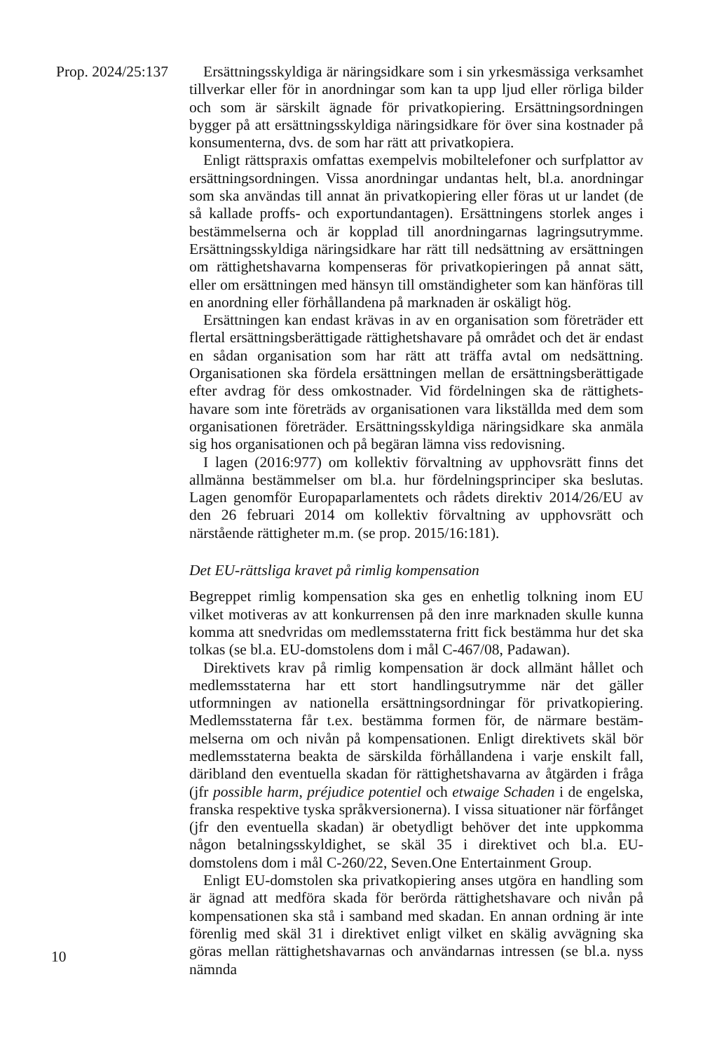Prop. 2024/25:137 Ersättningsskyldiga är näringsidkare som i sin yrkesmässiga verksamhet tillverkar eller för in anordningar som kan ta upp ljud eller rörliga bilder och som är särskilt ägnade för privatkopiering. Ersättningsordningen bygger på att ersättningsskyldiga näringsidkare för över sina kostnader på konsumenterna, dvs. de som har rätt att privatkopiera.
Enligt rättspraxis omfattas exempelvis mobiltelefoner och surfplattor av ersättningsordningen. Vissa anordningar undantas helt, bl.a. anordningar som ska användas till annat än privatkopiering eller föras ut ur landet (de så kallade proffs- och exportundantagen). Ersättningens storlek anges i bestämmelserna och är kopplad till anordningarnas lagringsutrymme. Ersättningsskyldiga näringsidkare har rätt till nedsättning av ersättningen om rättighetshavarna kompenseras för privatkopieringen på annat sätt, eller om ersättningen med hänsyn till omständigheter som kan hänföras till en anordning eller förhållandena på marknaden är oskäligt hög.
Ersättningen kan endast krävas in av en organisation som företräder ett flertal ersättningsberättigade rättighetshavare på området och det är endast en sådan organisation som har rätt att träffa avtal om nedsättning. Organisationen ska fördela ersättningen mellan de ersättningsberättigade efter avdrag för dess omkostnader. Vid fördelningen ska de rättighets­havare som inte företräds av organisationen vara likställda med dem som organisationen företräder. Ersättningsskyldiga näringsidkare ska anmäla sig hos organisationen och på begäran lämna viss redovisning.
I lagen (2016:977) om kollektiv förvaltning av upphovsrätt finns det allmänna bestämmelser om bl.a. hur fördelningsprinciper ska beslutas. Lagen genomför Europaparlamentets och rådets direktiv 2014/26/EU av den 26 februari 2014 om kollektiv förvaltning av upphovsrätt och närstående rättigheter m.m. (se prop. 2015/16:181).
Det EU-rättsliga kravet på rimlig kompensation
Begreppet rimlig kompensation ska ges en enhetlig tolkning inom EU vilket motiveras av att konkurrensen på den inre marknaden skulle kunna komma att snedvridas om medlemsstaterna fritt fick bestämma hur det ska tolkas (se bl.a. EU-domstolens dom i mål C-467/08, Padawan).
Direktivets krav på rimlig kompensation är dock allmänt hållet och medlemsstaterna har ett stort handlingsutrymme när det gäller utformningen av nationella ersättningsordningar för privatkopiering. Medlemsstaterna får t.ex. bestämma formen för, de närmare bestäm­melserna om och nivån på kompensationen. Enligt direktivets skäl bör medlemsstaterna beakta de särskilda förhållandena i varje enskilt fall, däribland den eventuella skadan för rättighetshavarna av åtgärden i fråga (jfr possible harm, préjudice potentiel och etwaige Schaden i de engelska, franska respektive tyska språkversionerna). I vissa situationer när förfånget (jfr den eventuella skadan) är obetydligt behöver det inte uppkomma någon betalningsskyldighet, se skäl 35 i direktivet och bl.a. EU-domstolens dom i mål C-260/22, Seven.One Entertainment Group.
Enligt EU-domstolen ska privatkopiering anses utgöra en handling som är ägnad att medföra skada för berörda rättighetshavare och nivån på kompensationen ska stå i samband med skadan. En annan ordning är inte förenlig med skäl 31 i direktivet enligt vilket en skälig avvägning ska göras mellan rättighetshavarnas och användarnas intressen (se bl.a. nyss nämnda
10